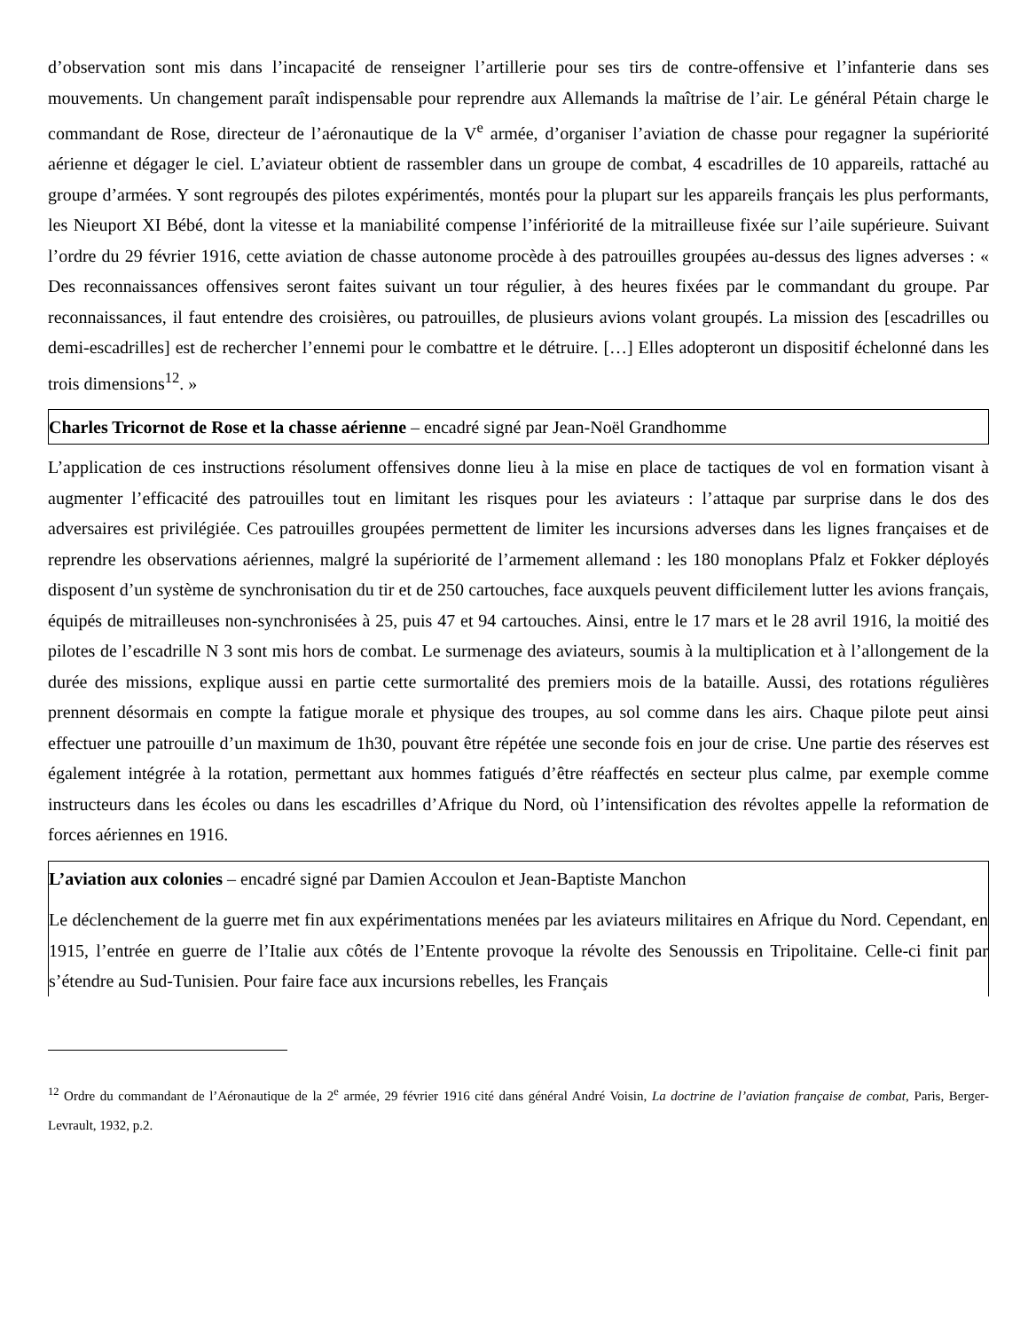d’observation sont mis dans l’incapacité de renseigner l’artillerie pour ses tirs de contre-offensive et l’infanterie dans ses mouvements. Un changement paraît indispensable pour reprendre aux Allemands la maîtrise de l’air. Le général Pétain charge le commandant de Rose, directeur de l’aéronautique de la V<sup>e</sup> armée, d’organiser l’aviation de chasse pour regagner la supériorité aérienne et dégager le ciel. L’aviateur obtient de rassembler dans un groupe de combat, 4 escadrilles de 10 appareils, rattaché au groupe d’armées. Y sont regroupés des pilotes expérimentés, montés pour la plupart sur les appareils français les plus performants, les Nieuport XI Bébé, dont la vitesse et la maniabilité compense l’infériorité de la mitrailleuse fixée sur l’aile supérieure. Suivant l’ordre du 29 février 1916, cette aviation de chasse autonome procède à des patrouilles groupées au-dessus des lignes adverses : « Des reconnaissances offensives seront faites suivant un tour régulier, à des heures fixées par le commandant du groupe. Par reconnaissances, il faut entendre des croisières, ou patrouilles, de plusieurs avions volant groupés. La mission des [escadrilles ou demi-escadrilles] est de rechercher l’ennemi pour le combattre et le détruire. […] Elles adopteront un dispositif échelonné dans les trois dimensions<sup>12</sup>. »
Charles Tricornot de Rose et la chasse aérienne – encadré signé par Jean-Noël Grandhomme
L’application de ces instructions résolument offensives donne lieu à la mise en place de tactiques de vol en formation visant à augmenter l’efficacité des patrouilles tout en limitant les risques pour les aviateurs : l’attaque par surprise dans le dos des adversaires est privilégiée. Ces patrouilles groupées permettent de limiter les incursions adverses dans les lignes françaises et de reprendre les observations aériennes, malgré la supériorité de l’armement allemand : les 180 monoplans Pfalz et Fokker déployés disposent d’un système de synchronisation du tir et de 250 cartouches, face auxquels peuvent difficilement lutter les avions français, équipés de mitrailleuses non-synchronisées à 25, puis 47 et 94 cartouches. Ainsi, entre le 17 mars et le 28 avril 1916, la moitié des pilotes de l’escadrille N 3 sont mis hors de combat. Le surmenage des aviateurs, soumis à la multiplication et à l’allongement de la durée des missions, explique aussi en partie cette surmortalité des premiers mois de la bataille. Aussi, des rotations régulières prennent désormais en compte la fatigue morale et physique des troupes, au sol comme dans les airs. Chaque pilote peut ainsi effectuer une patrouille d’un maximum de 1h30, pouvant être répétée une seconde fois en jour de crise. Une partie des réserves est également intégrée à la rotation, permettant aux hommes fatigués d’être réaffectés en secteur plus calme, par exemple comme instructeurs dans les écoles ou dans les escadrilles d’Afrique du Nord, où l’intensification des révoltes appelle la reformation de forces aériennes en 1916.
L’aviation aux colonies – encadré signé par Damien Accoulon et Jean-Baptiste Manchon
Le déclenchement de la guerre met fin aux expérimentations menées par les aviateurs militaires en Afrique du Nord. Cependant, en 1915, l’entrée en guerre de l’Italie aux côtés de l’Entente provoque la révolte des Senoussis en Tripolitaine. Celle-ci finit par s’étendre au Sud-Tunisien. Pour faire face aux incursions rebelles, les Français
<sup>12</sup> Ordre du commandant de l’Aéronautique de la 2<sup>e</sup> armée, 29 février 1916 cité dans général André Voisin, La doctrine de l’aviation française de combat, Paris, Berger-Levrault, 1932, p.2.